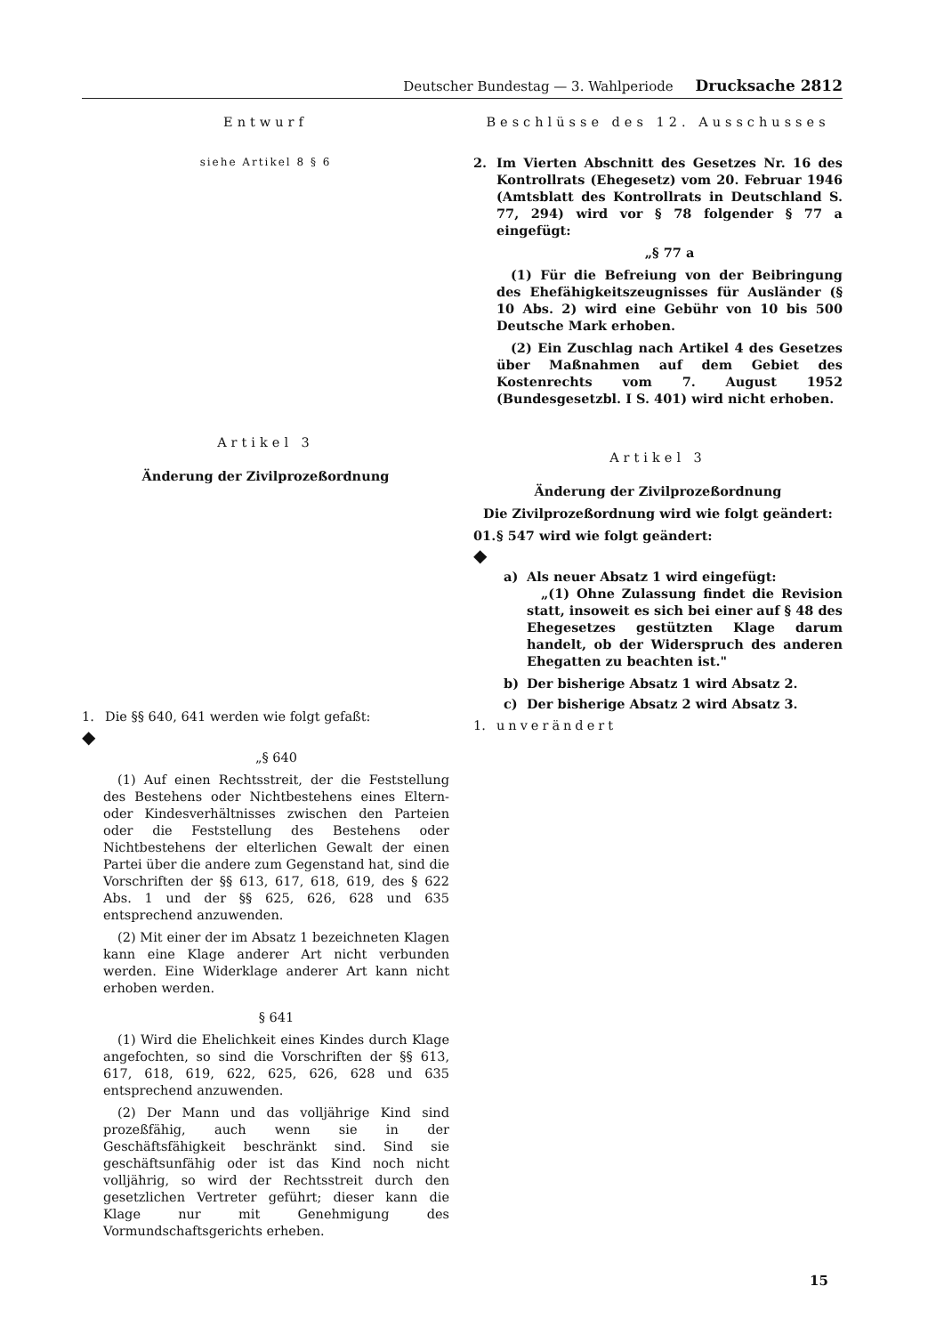Deutscher Bundestag — 3. Wahlperiode Drucksache 2812
Entwurf
siehe Artikel 8 § 6
Artikel 3
Änderung der Zivilprozeßordnung
1. Die §§ 640, 641 werden wie folgt gefaßt:
◆
„§ 640
(1) Auf einen Rechtsstreit, der die Feststellung des Bestehens oder Nichtbestehens eines Eltern- oder Kindesverhältnisses zwischen den Parteien oder die Feststellung des Bestehens oder Nichtbestehens der elterlichen Gewalt der einen Partei über die andere zum Gegenstand hat, sind die Vorschriften der §§ 613, 617, 618, 619, des § 622 Abs. 1 und der §§ 625, 626, 628 und 635 entsprechend anzuwenden.
(2) Mit einer der im Absatz 1 bezeichneten Klagen kann eine Klage anderer Art nicht verbunden werden. Eine Widerklage anderer Art kann nicht erhoben werden.
§ 641
(1) Wird die Ehelichkeit eines Kindes durch Klage angefochten, so sind die Vorschriften der §§ 613, 617, 618, 619, 622, 625, 626, 628 und 635 entsprechend anzuwenden.
(2) Der Mann und das volljährige Kind sind prozeßfähig, auch wenn sie in der Geschäftsfähigkeit beschränkt sind. Sind sie geschäftsunfähig oder ist das Kind noch nicht volljährig, so wird der Rechtsstreit durch den gesetzlichen Vertreter geführt; dieser kann die Klage nur mit Genehmigung des Vormundschaftsgerichts erheben.
Beschlüsse des 12. Ausschusses
2. Im Vierten Abschnitt des Gesetzes Nr. 16 des Kontrollrats (Ehegesetz) vom 20. Februar 1946 (Amtsblatt des Kontrollrats in Deutschland S. 77, 294) wird vor § 78 folgender § 77 a eingefügt:
„§ 77 a
(1) Für die Befreiung von der Beibringung des Ehefähigkeitszeugnisses für Ausländer (§ 10 Abs. 2) wird eine Gebühr von 10 bis 500 Deutsche Mark erhoben.
(2) Ein Zuschlag nach Artikel 4 des Gesetzes über Maßnahmen auf dem Gebiet des Kostenrechts vom 7. August 1952 (Bundesgesetzbl. I S. 401) wird nicht erhoben.
Artikel 3
Änderung der Zivilprozeßordnung
Die Zivilprozeßordnung wird wie folgt geändert:
01. § 547 wird wie folgt geändert:
◆
a) Als neuer Absatz 1 wird eingefügt:
„(1) Ohne Zulassung findet die Revision statt, insoweit es sich bei einer auf § 48 des Ehegesetzes gestützten Klage darum handelt, ob der Widerspruch des anderen Ehegatten zu beachten ist."
b) Der bisherige Absatz 1 wird Absatz 2.
c) Der bisherige Absatz 2 wird Absatz 3.
1. unverändert
15